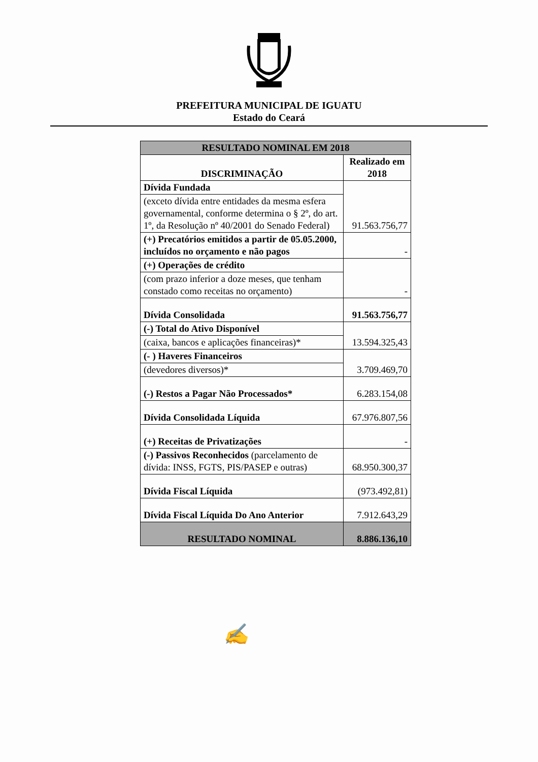PREFEITURA MUNICIPAL DE IGUATU
Estado do Ceará
| RESULTADO NOMINAL EM 2018 | |
| --- | --- |
| DISCRIMINAÇÃO | Realizado em 2018 |
| Dívida Fundada | 91.563.756,77 |
| (exceto dívida entre entidades da mesma esfera governamental, conforme determina o § 2º, do art. 1º, da Resolução nº 40/2001 do Senado Federal) | |
| (+) Precatórios emitidos a partir de 05.05.2000, incluídos no orçamento e não pagos | - |
| (+) Operações de crédito | - |
| (com prazo inferior a doze meses, que tenham constado como receitas no orçamento) | |
| Dívida Consolidada | 91.563.756,77 |
| (-) Total do Ativo Disponível | 13.594.325,43 |
| (caixa, bancos e aplicações financeiras)* | |
| (- ) Haveres Financeiros | 3.709.469,70 |
| (devedores diversos)* | |
| (-) Restos a Pagar Não Processados* | 6.283.154,08 |
| Dívida Consolidada Líquida | 67.976.807,56 |
| (+) Receitas de Privatizações | - |
| (-) Passivos Reconhecidos (parcelamento de dívida: INSS, FGTS, PIS/PASEP e outras) | 68.950.300,37 |
| Dívida Fiscal Líquida | (973.492,81) |
| Dívida Fiscal Líquida Do Ano Anterior | 7.912.643,29 |
| RESULTADO NOMINAL | 8.886.136,10 |
✍